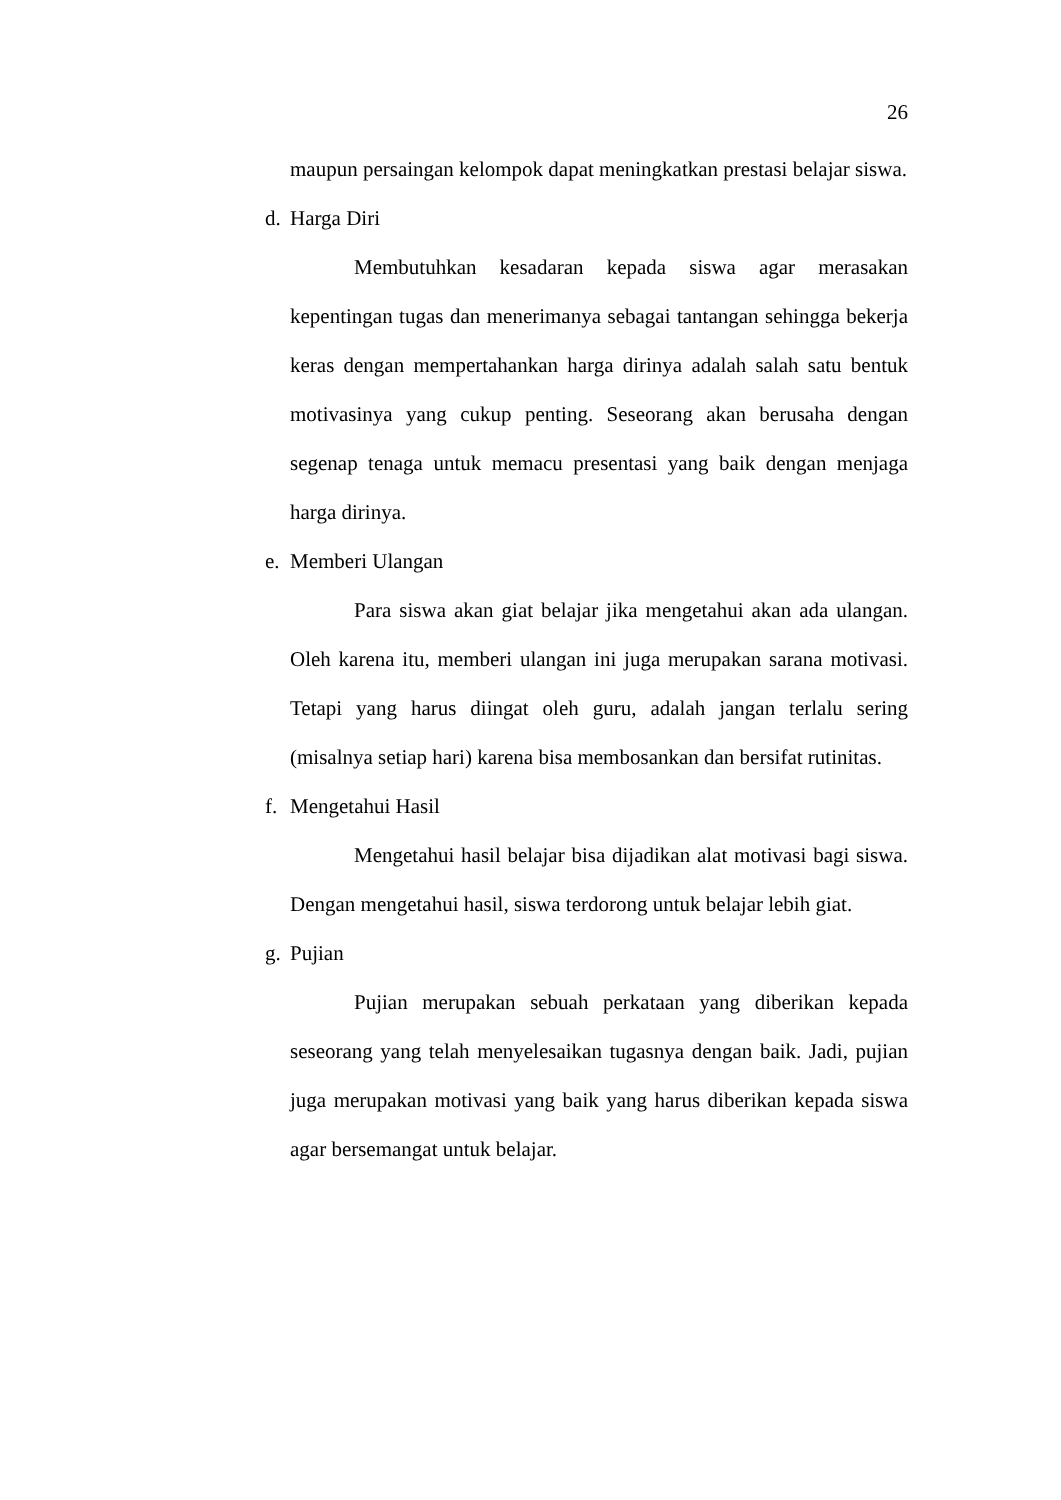26
maupun persaingan kelompok dapat meningkatkan prestasi belajar siswa.
d. Harga Diri
Membutuhkan kesadaran kepada siswa agar merasakan kepentingan tugas dan menerimanya sebagai tantangan sehingga bekerja keras dengan mempertahankan harga dirinya adalah salah satu bentuk motivasinya yang cukup penting. Seseorang akan berusaha dengan segenap tenaga untuk memacu presentasi yang baik dengan menjaga harga dirinya.
e. Memberi Ulangan
Para siswa akan giat belajar jika mengetahui akan ada ulangan. Oleh karena itu, memberi ulangan ini juga merupakan sarana motivasi. Tetapi yang harus diingat oleh guru, adalah jangan terlalu sering (misalnya setiap hari) karena bisa membosankan dan bersifat rutinitas.
f. Mengetahui Hasil
Mengetahui hasil belajar bisa dijadikan alat motivasi bagi siswa. Dengan mengetahui hasil, siswa terdorong untuk belajar lebih giat.
g. Pujian
Pujian merupakan sebuah perkataan yang diberikan kepada seseorang yang telah menyelesaikan tugasnya dengan baik. Jadi, pujian juga merupakan motivasi yang baik yang harus diberikan kepada siswa agar bersemangat untuk belajar.